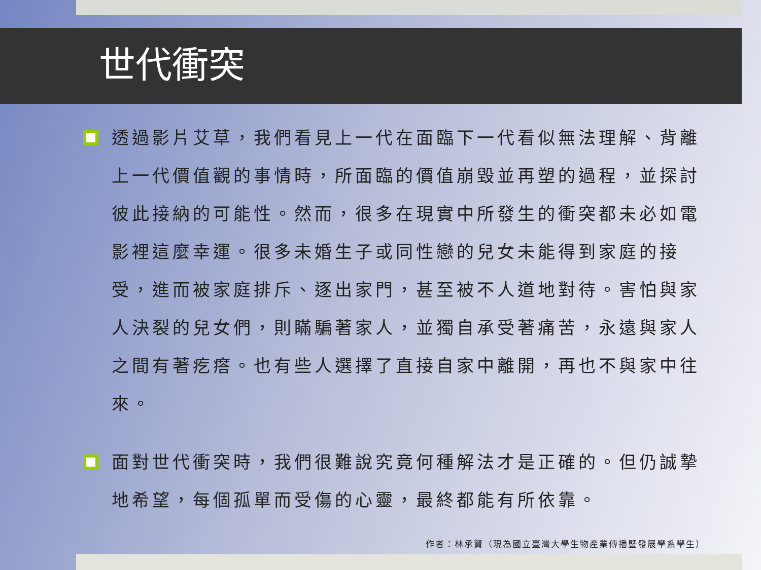世代衝突
透過影片艾草，我們看見上一代在面臨下一代看似無法理解、背離上一代價值觀的事情時，所面臨的價值崩毀並再塑的過程，並探討彼此接納的可能性。然而，很多在現實中所發生的衝突都未必如電影裡這麼幸運。很多未婚生子或同性戀的兒女未能得到家庭的接受，進而被家庭排斥、逐出家門，甚至被不人道地對待。害怕與家人決裂的兒女們，則瞞騙著家人，並獨自承受著痛苦，永遠與家人之間有著疙瘩。也有些人選擇了直接自家中離開，再也不與家中往來。
面對世代衝突時，我們很難說究竟何種解法才是正確的。但仍誠摯地希望，每個孤單而受傷的心靈，最終都能有所依靠。
作者：林承賢（現為國立臺灣大學生物產業傳播暨發展學系學生）